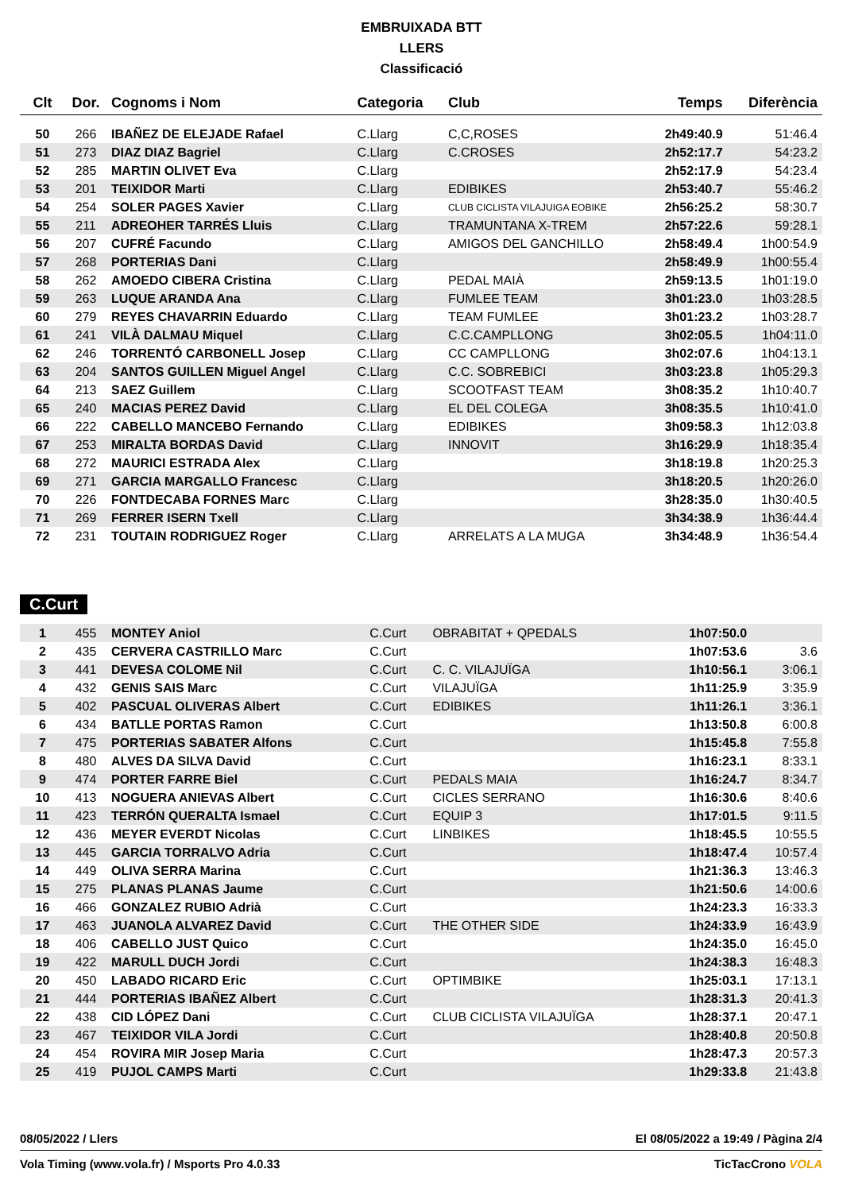EMBRUIXADA BTT
LLERS
Classificació
| Clt | Dor. | Cognoms i Nom | Categoria | Club | Temps | Diferència |
| --- | --- | --- | --- | --- | --- | --- |
| 50 | 266 | IBAÑEZ DE ELEJADE Rafael | C.Llarg | C,C,ROSES | 2h49:40.9 | 51:46.4 |
| 51 | 273 | DIAZ DIAZ Bagriel | C.Llarg | C.CROSES | 2h52:17.7 | 54:23.2 |
| 52 | 285 | MARTIN OLIVET Eva | C.Llarg | | 2h52:17.9 | 54:23.4 |
| 53 | 201 | TEIXIDOR Marti | C.Llarg | EDIBIKES | 2h53:40.7 | 55:46.2 |
| 54 | 254 | SOLER PAGES Xavier | C.Llarg | CLUB CICLISTA VILAJUIGA EOBIKE | 2h56:25.2 | 58:30.7 |
| 55 | 211 | ADREOHER TARRÉS Lluis | C.Llarg | TRAMUNTANA X-TREM | 2h57:22.6 | 59:28.1 |
| 56 | 207 | CUFRÉ Facundo | C.Llarg | AMIGOS DEL GANCHILLO | 2h58:49.4 | 1h00:54.9 |
| 57 | 268 | PORTERIAS Dani | C.Llarg | | 2h58:49.9 | 1h00:55.4 |
| 58 | 262 | AMOEDO CIBERA Cristina | C.Llarg | PEDAL MAIÀ | 2h59:13.5 | 1h01:19.0 |
| 59 | 263 | LUQUE ARANDA Ana | C.Llarg | FUMLEE TEAM | 3h01:23.0 | 1h03:28.5 |
| 60 | 279 | REYES CHAVARRIN Eduardo | C.Llarg | TEAM FUMLEE | 3h01:23.2 | 1h03:28.7 |
| 61 | 241 | VILÀ DALMAU Miquel | C.Llarg | C.C.CAMPLLONG | 3h02:05.5 | 1h04:11.0 |
| 62 | 246 | TORRENTÓ CARBONELL Josep | C.Llarg | CC CAMPLLONG | 3h02:07.6 | 1h04:13.1 |
| 63 | 204 | SANTOS GUILLEN Miguel Angel | C.Llarg | C.C. SOBREBICI | 3h03:23.8 | 1h05:29.3 |
| 64 | 213 | SAEZ Guillem | C.Llarg | SCOOTFAST TEAM | 3h08:35.2 | 1h10:40.7 |
| 65 | 240 | MACIAS PEREZ David | C.Llarg | EL DEL COLEGA | 3h08:35.5 | 1h10:41.0 |
| 66 | 222 | CABELLO MANCEBO Fernando | C.Llarg | EDIBIKES | 3h09:58.3 | 1h12:03.8 |
| 67 | 253 | MIRALTA BORDAS David | C.Llarg | INNOVIT | 3h16:29.9 | 1h18:35.4 |
| 68 | 272 | MAURICI ESTRADA Alex | C.Llarg | | 3h18:19.8 | 1h20:25.3 |
| 69 | 271 | GARCIA MARGALLO Francesc | C.Llarg | | 3h18:20.5 | 1h20:26.0 |
| 70 | 226 | FONTDECABA FORNES Marc | C.Llarg | | 3h28:35.0 | 1h30:40.5 |
| 71 | 269 | FERRER ISERN Txell | C.Llarg | | 3h34:38.9 | 1h36:44.4 |
| 72 | 231 | TOUTAIN RODRIGUEZ Roger | C.Llarg | ARRELATS A LA MUGA | 3h34:48.9 | 1h36:54.4 |
C.Curt
| 1 | 455 | MONTEY Aniol | C.Curt | OBRABITAT + QPEDALS | 1h07:50.0 | |
| 2 | 435 | CERVERA CASTRILLO Marc | C.Curt | | 1h07:53.6 | 3.6 |
| 3 | 441 | DEVESA COLOME Nil | C.Curt | C. C. VILAJUÏGA | 1h10:56.1 | 3:06.1 |
| 4 | 432 | GENIS SAIS Marc | C.Curt | VILAJUÏGA | 1h11:25.9 | 3:35.9 |
| 5 | 402 | PASCUAL OLIVERAS Albert | C.Curt | EDIBIKES | 1h11:26.1 | 3:36.1 |
| 6 | 434 | BATLLE PORTAS Ramon | C.Curt | | 1h13:50.8 | 6:00.8 |
| 7 | 475 | PORTERIAS SABATER Alfons | C.Curt | | 1h15:45.8 | 7:55.8 |
| 8 | 480 | ALVES DA SILVA David | C.Curt | | 1h16:23.1 | 8:33.1 |
| 9 | 474 | PORTER FARRE Biel | C.Curt | PEDALS MAIA | 1h16:24.7 | 8:34.7 |
| 10 | 413 | NOGUERA ANIEVAS Albert | C.Curt | CICLES SERRANO | 1h16:30.6 | 8:40.6 |
| 11 | 423 | TERRÓN QUERALTA Ismael | C.Curt | EQUIP 3 | 1h17:01.5 | 9:11.5 |
| 12 | 436 | MEYER EVERDT Nicolas | C.Curt | LINBIKES | 1h18:45.5 | 10:55.5 |
| 13 | 445 | GARCIA TORRALVO Adria | C.Curt | | 1h18:47.4 | 10:57.4 |
| 14 | 449 | OLIVA SERRA Marina | C.Curt | | 1h21:36.3 | 13:46.3 |
| 15 | 275 | PLANAS PLANAS Jaume | C.Curt | | 1h21:50.6 | 14:00.6 |
| 16 | 466 | GONZALEZ RUBIO Adrià | C.Curt | | 1h24:23.3 | 16:33.3 |
| 17 | 463 | JUANOLA ALVAREZ David | C.Curt | THE OTHER SIDE | 1h24:33.9 | 16:43.9 |
| 18 | 406 | CABELLO JUST Quico | C.Curt | | 1h24:35.0 | 16:45.0 |
| 19 | 422 | MARULL DUCH Jordi | C.Curt | | 1h24:38.3 | 16:48.3 |
| 20 | 450 | LABADO RICARD Eric | C.Curt | OPTIMBIKE | 1h25:03.1 | 17:13.1 |
| 21 | 444 | PORTERIAS IBAÑEZ Albert | C.Curt | | 1h28:31.3 | 20:41.3 |
| 22 | 438 | CID LÓPEZ Dani | C.Curt | CLUB CICLISTA VILAJUÏGA | 1h28:37.1 | 20:47.1 |
| 23 | 467 | TEIXIDOR VILA Jordi | C.Curt | | 1h28:40.8 | 20:50.8 |
| 24 | 454 | ROVIRA MIR Josep Maria | C.Curt | | 1h28:47.3 | 20:57.3 |
| 25 | 419 | PUJOL CAMPS Marti | C.Curt | | 1h29:33.8 | 21:43.8 |
08/05/2022 / Llers El 08/05/2022 a 19:49 / Pàgina 2/4
Vola Timing (www.vola.fr) / Msports Pro 4.0.33 TicTacCrono VOLA